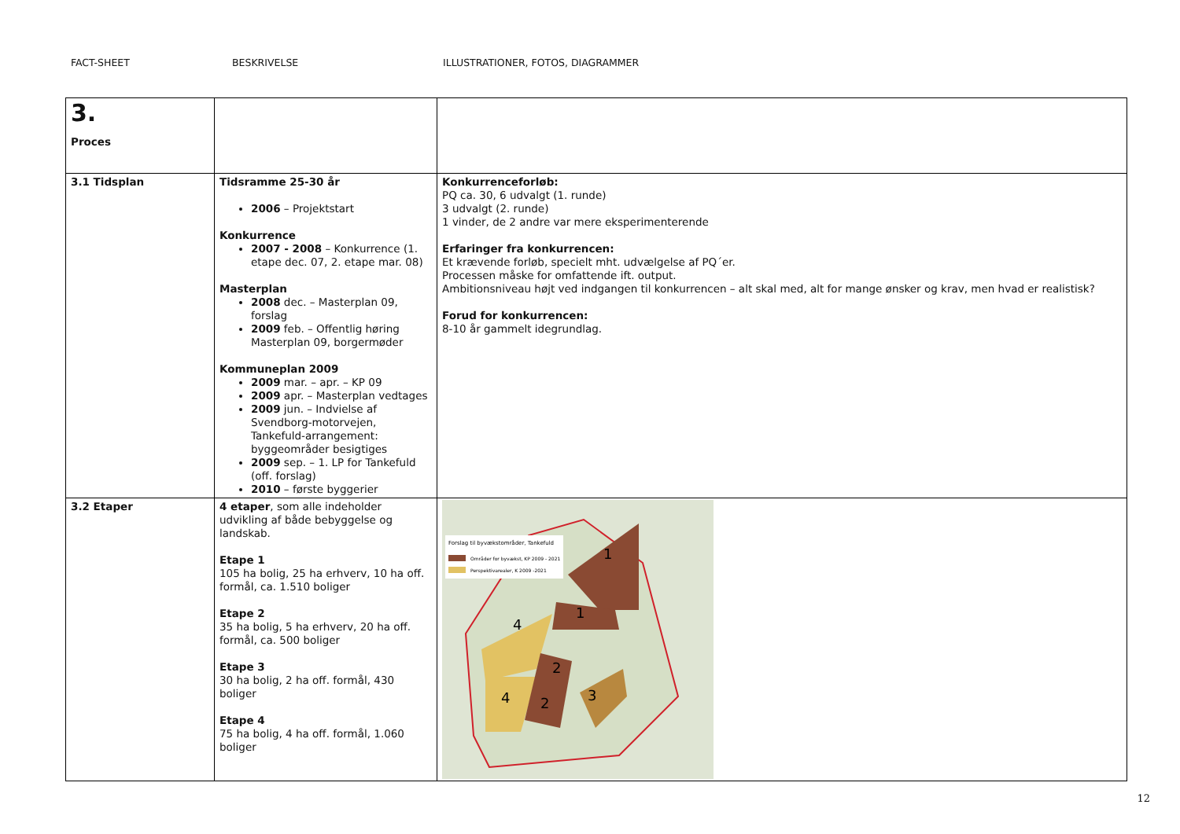FACT-SHEET BESKRIVELSE ILLUSTRATIONER, FOTOS, DIAGRAMMER
| 3. Proces | | |
| 3.1 Tidsplan | Tidsramme 25-30 år 2006 – Projektstart Konkurrence 2007 - 2008 – Konkurrence (1. etape dec. 07, 2. etape mar. 08) Masterplan 2008 dec. – Masterplan 09, forslag 2009 feb. – Offentlig høring Masterplan 09, borgermøder Kommuneplan 2009 2009 mar. – apr. – KP 09 2009 apr. – Masterplan vedtages 2009 jun. – Indvielse af Svendborg-motorvejen, Tankefuld-arrangement: byggeområder besigtiges 2009 sep. – 1. LP for Tankefuld (off. forslag) 2010 – første byggerier | Konkurrenceforløb: PQ ca. 30, 6 udvalgt (1. runde) 3 udvalgt (2. runde) 1 vinder, de 2 andre var mere eksperimenterende Erfaringer fra konkurrencen: Et krævende forløb, specielt mht. udvælgelse af PQ´er. Processen måske for omfattende ift. output. Ambitionsniveau højt ved indgangen til konkurrencen – alt skal med, alt for mange ønsker og krav, men hvad er realistisk? Forud for konkurrencen: 8-10 år gammelt idegrundlag. |
| 3.2 Etaper | 4 etaper , som alle indeholder udvikling af både bebyggelse og landskab. Etape 1 105 ha bolig, 25 ha erhverv, 10 ha off. formål, ca. 1.510 boliger Etape 2 35 ha bolig, 5 ha erhverv, 20 ha off. formål, ca. 500 boliger Etape 3 30 ha bolig, 2 ha off. formål, 430 boliger Etape 4 75 ha bolig, 4 ha off. formål, 1.060 boliger | 1 1 4 4 2 2 3 Forslag til byvækstområder, Tankefuld Områder for byvækst, KP 2009 - 2021 Perspektivarealer, K 2009 -2021 |
12